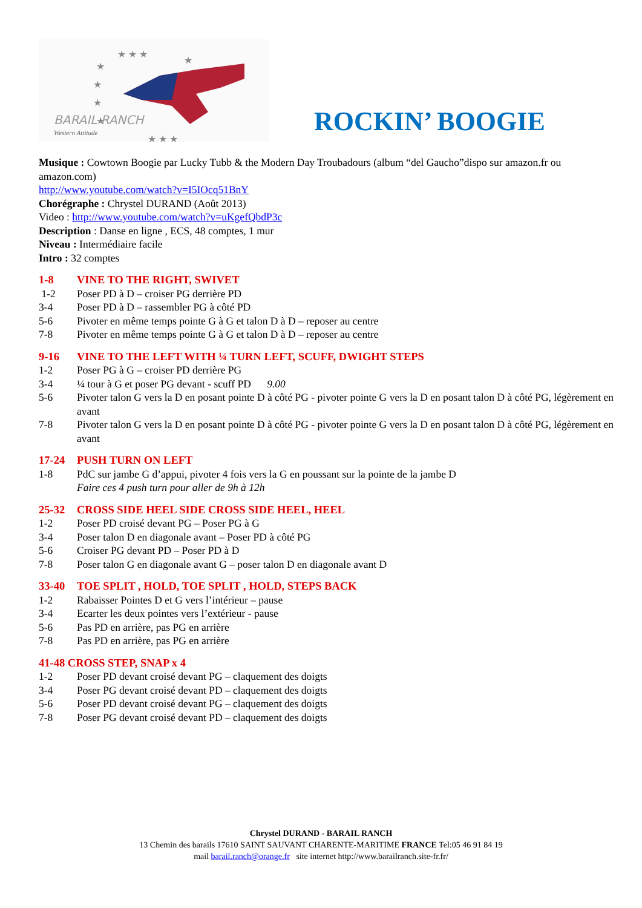★ ★ ★
★
★
★
★
★ ★ ★
★
BARAIL RANCH
Western Attitude
ROCKIN’ BOOGIE
Musique : Cowtown Boogie par Lucky Tubb & the Modern Day Troubadours (album “del Gaucho”dispo sur amazon.fr ou amazon.com)
http://www.youtube.com/watch?v=I5IOcq51BnY
Chorégraphe : Chrystel DURAND (Août 2013)
Video : http://www.youtube.com/watch?v=uKgefQbdP3c
Description : Danse en ligne , ECS, 48 comptes, 1 mur
Niveau : Intermédiaire facile
Intro : 32 comptes
1-8 VINE TO THE RIGHT, SWIVET
1-2 Poser PD à D – croiser PG derrière PD
3-4 Poser PD à D – rassembler PG à côté PD
5-6 Pivoter en même temps pointe G à G et talon D à D – reposer au centre
7-8 Pivoter en même temps pointe G à G et talon D à D – reposer au centre
9-16 VINE TO THE LEFT WITH ¼ TURN LEFT, SCUFF, DWIGHT STEPS
1-2 Poser PG à G – croiser PD derrière PG
3-4 ¼ tour à G et poser PG devant - scuff PD 9.00
5-6 Pivoter talon G vers la D en posant pointe D à côté PG - pivoter pointe G vers la D en posant talon D à côté PG, légèrement en avant
7-8 Pivoter talon G vers la D en posant pointe D à côté PG - pivoter pointe G vers la D en posant talon D à côté PG, légèrement en avant
17-24 PUSH TURN ON LEFT
1-8 PdC sur jambe G d’appui, pivoter 4 fois vers la G en poussant sur la pointe de la jambe D
Faire ces 4 push turn pour aller de 9h à 12h
25-32 CROSS SIDE HEEL SIDE CROSS SIDE HEEL, HEEL
1-2 Poser PD croisé devant PG – Poser PG à G
3-4 Poser talon D en diagonale avant – Poser PD à côté PG
5-6 Croiser PG devant PD – Poser PD à D
7-8 Poser talon G en diagonale avant G – poser talon D en diagonale avant D
33-40 TOE SPLIT , HOLD, TOE SPLIT , HOLD, STEPS BACK
1-2 Rabaisser Pointes D et G vers l’intérieur – pause
3-4 Ecarter les deux pointes vers l’extérieur - pause
5-6 Pas PD en arrière, pas PG en arrière
7-8 Pas PD en arrière, pas PG en arrière
41-48 CROSS STEP, SNAP x 4
1-2 Poser PD devant croisé devant PG – claquement des doigts
3-4 Poser PG devant croisé devant PD – claquement des doigts
5-6 Poser PD devant croisé devant PG – claquement des doigts
7-8 Poser PG devant croisé devant PD – claquement des doigts
Chrystel DURAND - BARAIL RANCH
13 Chemin des barails 17610 SAINT SAUVANT CHARENTE-MARITIME FRANCE Tel:05 46 91 84 19
mail barail.ranch@orange.fr site internet http://www.barailranch.site-fr.fr/